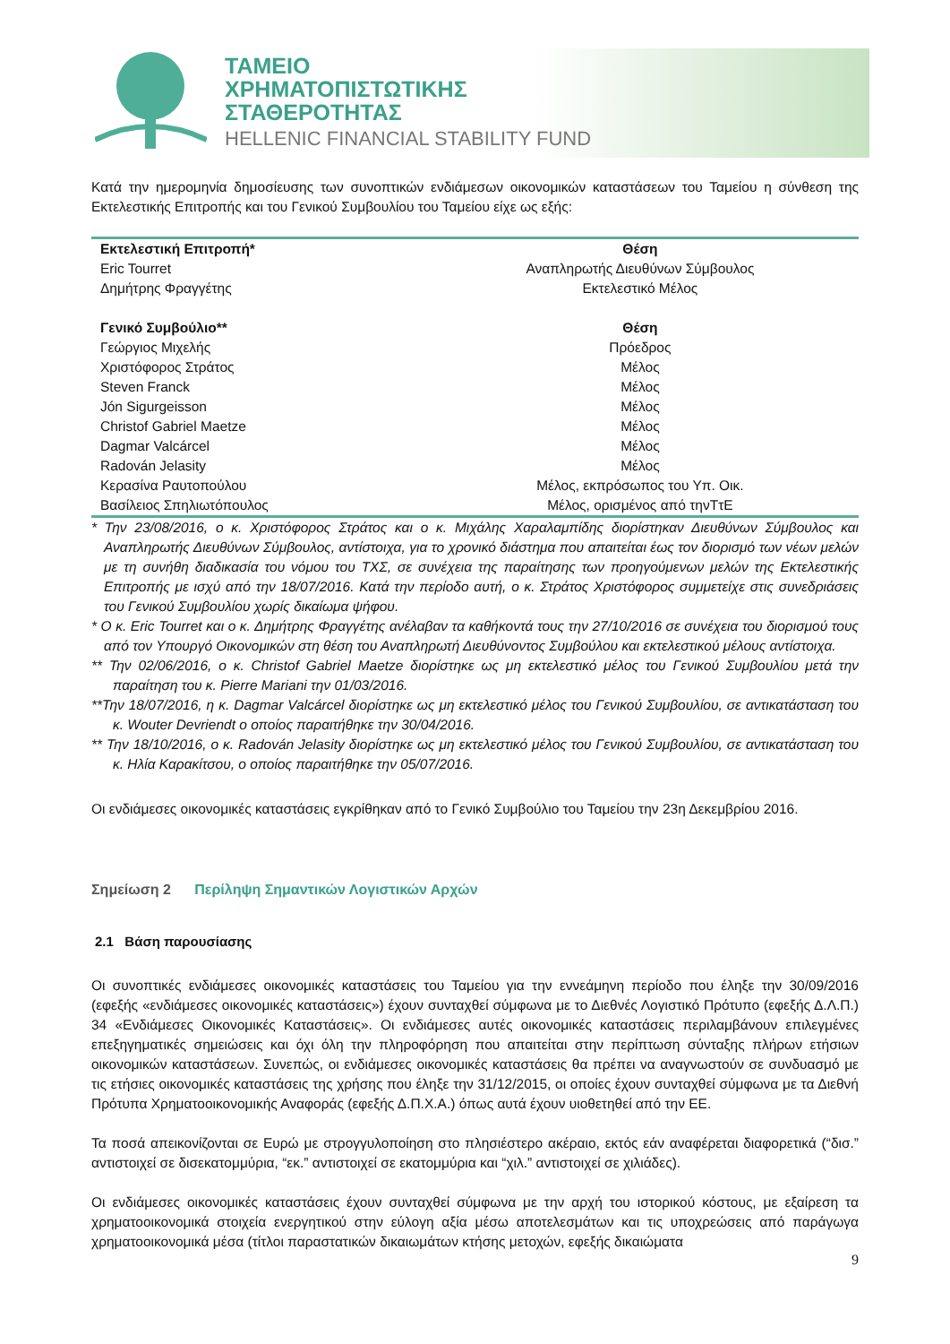ΤΑΜΕΙΟ
ΧΡΗΜΑΤΟΠΙΣΤΩΤΙΚΗΣ
ΣΤΑΘΕΡΟΤΗΤΑΣ
HELLENIC FINANCIAL STABILITY FUND
Κατά την ημερομηνία δημοσίευσης των συνοπτικών ενδιάμεσων οικονομικών καταστάσεων του Ταμείου η σύνθεση της Εκτελεστικής Επιτροπής και του Γενικού Συμβουλίου του Ταμείου είχε ως εξής:
| Εκτελεστική Επιτροπή* | Θέση |
| --- | --- |
| Eric Tourret | Αναπληρωτής Διευθύνων Σύμβουλος |
| Δημήτρης Φραγγέτης | Εκτελεστικό Μέλος |
| Γενικό Συμβούλιο** | Θέση |
| Γεώργιος Μιχελής | Πρόεδρος |
| Χριστόφορος Στράτος | Μέλος |
| Steven Franck | Μέλος |
| Jón Sigurgeisson | Μέλος |
| Christof Gabriel Maetze | Μέλος |
| Dagmar Valcárcel | Μέλος |
| Radován Jelasity | Μέλος |
| Κερασίνα Ραυτοπούλου | Μέλος, εκπρόσωπος του Υπ. Οικ. |
| Βασίλειος Σπηλιωτόπουλος | Μέλος, ορισμένος από τηνΤτΕ |
* Την 23/08/2016, ο κ. Χριστόφορος Στράτος και ο κ. Μιχάλης Χαραλαμπίδης διορίστηκαν Διευθύνων Σύμβουλος και Αναπληρωτής Διευθύνων Σύμβουλος, αντίστοιχα, για το χρονικό διάστημα που απαιτείται έως τον διορισμό των νέων μελών με τη συνήθη διαδικασία του νόμου του ΤΧΣ, σε συνέχεια της παραίτησης των προηγούμενων μελών της Εκτελεστικής Επιτροπής με ισχύ από την 18/07/2016. Κατά την περίοδο αυτή, ο κ. Στράτος Χριστόφορος συμμετείχε στις συνεδριάσεις του Γενικού Συμβουλίου χωρίς δικαίωμα ψήφου.
* Ο κ. Eric Tourret και ο κ. Δημήτρης Φραγγέτης ανέλαβαν τα καθήκοντά τους την 27/10/2016 σε συνέχεια του διορισμού τους από τον Υπουργό Οικονομικών στη θέση του Αναπληρωτή Διευθύνοντος Συμβούλου και εκτελεστικού μέλους αντίστοιχα.
** Την 02/06/2016, ο κ. Christof Gabriel Maetze διορίστηκε ως μη εκτελεστικό μέλος του Γενικού Συμβουλίου μετά την παραίτηση του κ. Pierre Mariani την 01/03/2016.
**Την 18/07/2016, η κ. Dagmar Valcárcel διορίστηκε ως μη εκτελεστικό μέλος του Γενικού Συμβουλίου, σε αντικατάσταση του κ. Wouter Devriendt ο οποίος παραιτήθηκε την 30/04/2016.
** Την 18/10/2016, ο κ. Radován Jelasity διορίστηκε ως μη εκτελεστικό μέλος του Γενικού Συμβουλίου, σε αντικατάσταση του κ. Ηλία Καρακίτσου, ο οποίος παραιτήθηκε την 05/07/2016.
Οι ενδιάμεσες οικονομικές καταστάσεις εγκρίθηκαν από το Γενικό Συμβούλιο του Ταμείου την 23η Δεκεμβρίου 2016.
Σημείωση 2 Περίληψη Σημαντικών Λογιστικών Αρχών
2.1 Βάση παρουσίασης
Οι συνοπτικές ενδιάμεσες οικονομικές καταστάσεις του Ταμείου για την εννεάμηνη περίοδο που έληξε την 30/09/2016 (εφεξής «ενδιάμεσες οικονομικές καταστάσεις») έχουν συνταχθεί σύμφωνα με το Διεθνές Λογιστικό Πρότυπο (εφεξής Δ.Λ.Π.) 34 «Ενδιάμεσες Οικονομικές Καταστάσεις». Οι ενδιάμεσες αυτές οικονομικές καταστάσεις περιλαμβάνουν επιλεγμένες επεξηγηματικές σημειώσεις και όχι όλη την πληροφόρηση που απαιτείται στην περίπτωση σύνταξης πλήρων ετήσιων οικονομικών καταστάσεων. Συνεπώς, οι ενδιάμεσες οικονομικές καταστάσεις θα πρέπει να αναγνωστούν σε συνδυασμό με τις ετήσιες οικονομικές καταστάσεις της χρήσης που έληξε την 31/12/2015, οι οποίες έχουν συνταχθεί σύμφωνα με τα Διεθνή Πρότυπα Χρηματοοικονομικής Αναφοράς (εφεξής Δ.Π.Χ.Α.) όπως αυτά έχουν υιοθετηθεί από την ΕΕ.
Τα ποσά απεικονίζονται σε Ευρώ με στρογγυλοποίηση στο πλησιέστερο ακέραιο, εκτός εάν αναφέρεται διαφορετικά (“δισ.” αντιστοιχεί σε δισεκατομμύρια, “εκ.” αντιστοιχεί σε εκατομμύρια και “χιλ.” αντιστοιχεί σε χιλιάδες).
Οι ενδιάμεσες οικονομικές καταστάσεις έχουν συνταχθεί σύμφωνα με την αρχή του ιστορικού κόστους, με εξαίρεση τα χρηματοοικονομικά στοιχεία ενεργητικού στην εύλογη αξία μέσω αποτελεσμάτων και τις υποχρεώσεις από παράγωγα χρηματοοικονομικά μέσα (τίτλοι παραστατικών δικαιωμάτων κτήσης μετοχών, εφεξής δικαιώματα
9